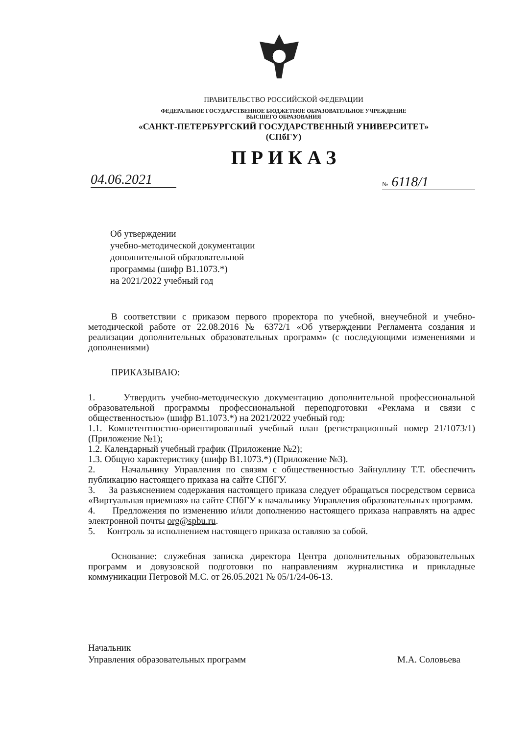ПРАВИТЕЛЬСТВО РОССИЙСКОЙ ФЕДЕРАЦИИ
ФЕДЕРАЛЬНОЕ ГОСУДАРСТВЕННОЕ БЮДЖЕТНОЕ ОБРАЗОВАТЕЛЬНОЕ УЧРЕЖДЕНИЕ
ВЫСШЕГО ОБРАЗОВАНИЯ
«САНКТ-ПЕТЕРБУРГСКИЙ ГОСУДАРСТВЕННЫЙ УНИВЕРСИТЕТ»
(СПбГУ)
ПРИКАЗ
04.06.2021 № 6118/1
Об утверждении
учебно-методической документации
дополнительной образовательной
программы (шифр В1.1073.*)
на 2021/2022 учебный год
В соответствии с приказом первого проректора по учебной, внеучебной и учебно-методической работе от 22.08.2016 № 6372/1 «Об утверждении Регламента создания и реализации дополнительных образовательных программ» (с последующими изменениями и дополнениями)
ПРИКАЗЫВАЮ:
1. Утвердить учебно-методическую документацию дополнительной профессиональной образовательной программы профессиональной переподготовки «Реклама и связи с общественностью» (шифр В1.1073.*) на 2021/2022 учебный год:
1.1. Компетентностно-ориентированный учебный план (регистрационный номер 21/1073/1) (Приложение №1);
1.2. Календарный учебный график (Приложение №2);
1.3. Общую характеристику (шифр В1.1073.*) (Приложение №3).
2. Начальнику Управления по связям с общественностью Зайнуллину Т.Т. обеспечить публикацию настоящего приказа на сайте СПбГУ.
3. За разъяснением содержания настоящего приказа следует обращаться посредством сервиса «Виртуальная приемная» на сайте СПбГУ к начальнику Управления образовательных программ.
4. Предложения по изменению и/или дополнению настоящего приказа направлять на адрес электронной почты org@spbu.ru.
5. Контроль за исполнением настоящего приказа оставляю за собой.
Основание: служебная записка директора Центра дополнительных образовательных программ и довузовской подготовки по направлениям журналистика и прикладные коммуникации Петровой М.С. от 26.05.2021 № 05/1/24-06-13.
Начальник
Управления образовательных программ
М.А. Соловьева